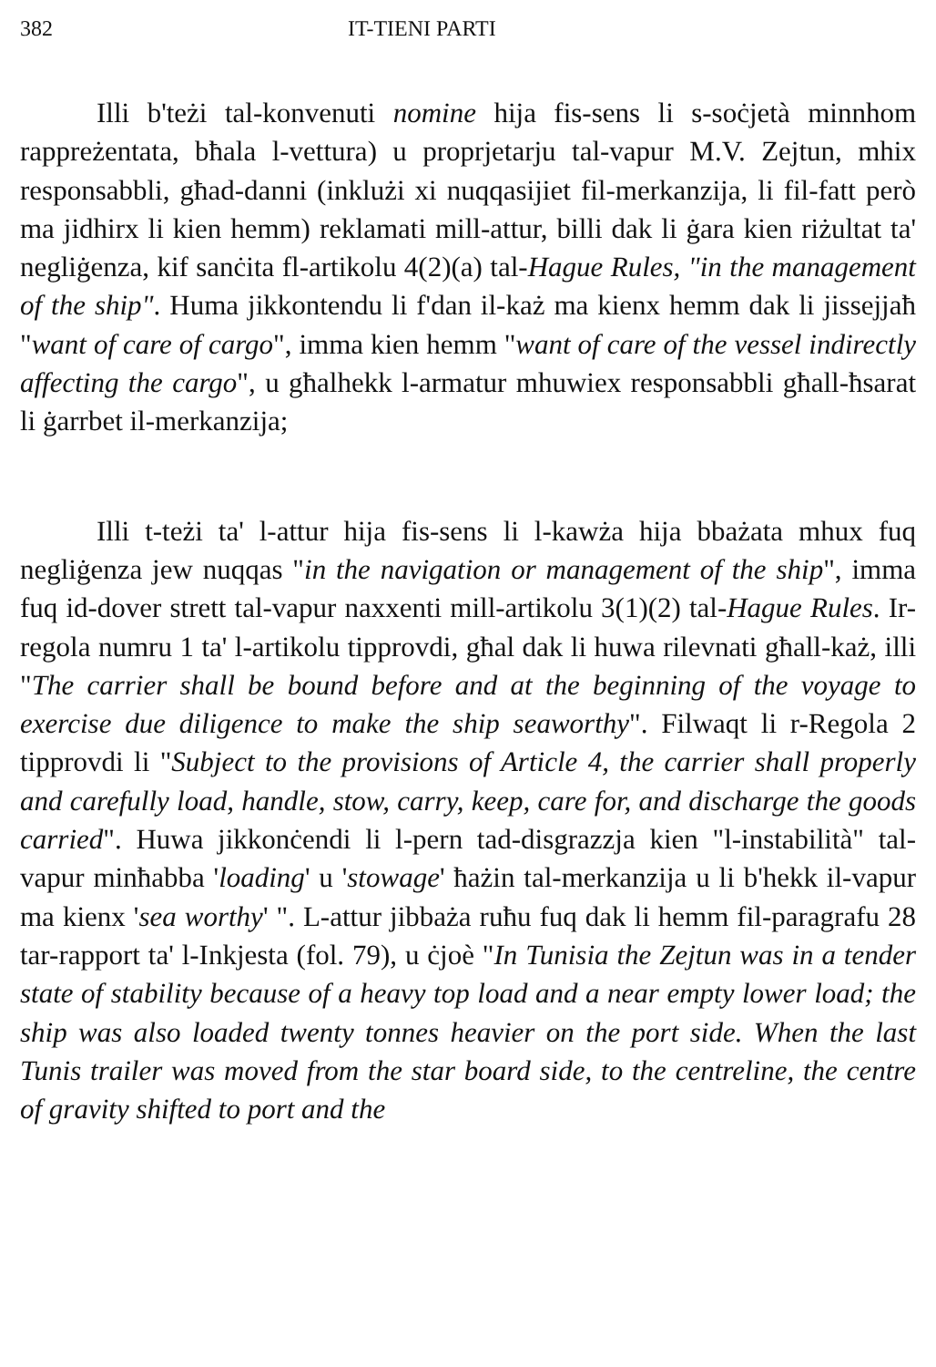382 IT-TIENI PARTI
Illi b'teżi tal-konvenuti nomine hija fis-sens li s-soċjetà minnhom rappreżentata, bħala l-vettura) u proprjetarju tal-vapur M.V. Zejtun, mhix responsabbli, għad-danni (inklużi xi nuqqasijiet fil-merkanzija, li fil-fatt però ma jidhirx li kien hemm) reklamati mill-attur, billi dak li ġara kien riżultat ta' negliġenza, kif sanċita fl-artikolu 4(2)(a) tal-Hague Rules, "in the management of the ship". Huma jikkontendu li f'dan il-każ ma kienx hemm dak li jissejjaħ "want of care of cargo", imma kien hemm "want of care of the vessel indirectly affecting the cargo", u għalhekk l-armatur mhuwiex responsabbli għall-ħsarat li ġarrbet il-merkanzija;
Illi t-teżi ta' l-attur hija fis-sens li l-kawża hija bbażata mhux fuq negliġenza jew nuqqas "in the navigation or management of the ship", imma fuq id-dover strett tal-vapur naxxenti mill-artikolu 3(1)(2) tal-Hague Rules. Ir-regola numru 1 ta' l-artikolu tipprovdi, għal dak li huwa rilevnati għall-każ, illi "The carrier shall be bound before and at the beginning of the voyage to exercise due diligence to make the ship seaworthy". Filwaqt li r-Regola 2 tipprovdi li "Subject to the provisions of Article 4, the carrier shall properly and carefully load, handle, stow, carry, keep, care for, and discharge the goods carried". Huwa jikkonċendi li l-pern tad-disgrazzja kien "l-instabilità" tal-vapur minħabba 'loading' u 'stowage' ħażin tal-merkanzija u li b'hekk il-vapur ma kienx 'sea worthy' ". L-attur jibbaża ruħu fuq dak li hemm fil-paragrafu 28 tar-rapport ta' l-Inkjesta (fol. 79), u ċjoè "In Tunisia the Zejtun was in a tender state of stability because of a heavy top load and a near empty lower load; the ship was also loaded twenty tonnes heavier on the port side. When the last Tunis trailer was moved from the star board side, to the centreline, the centre of gravity shifted to port and the